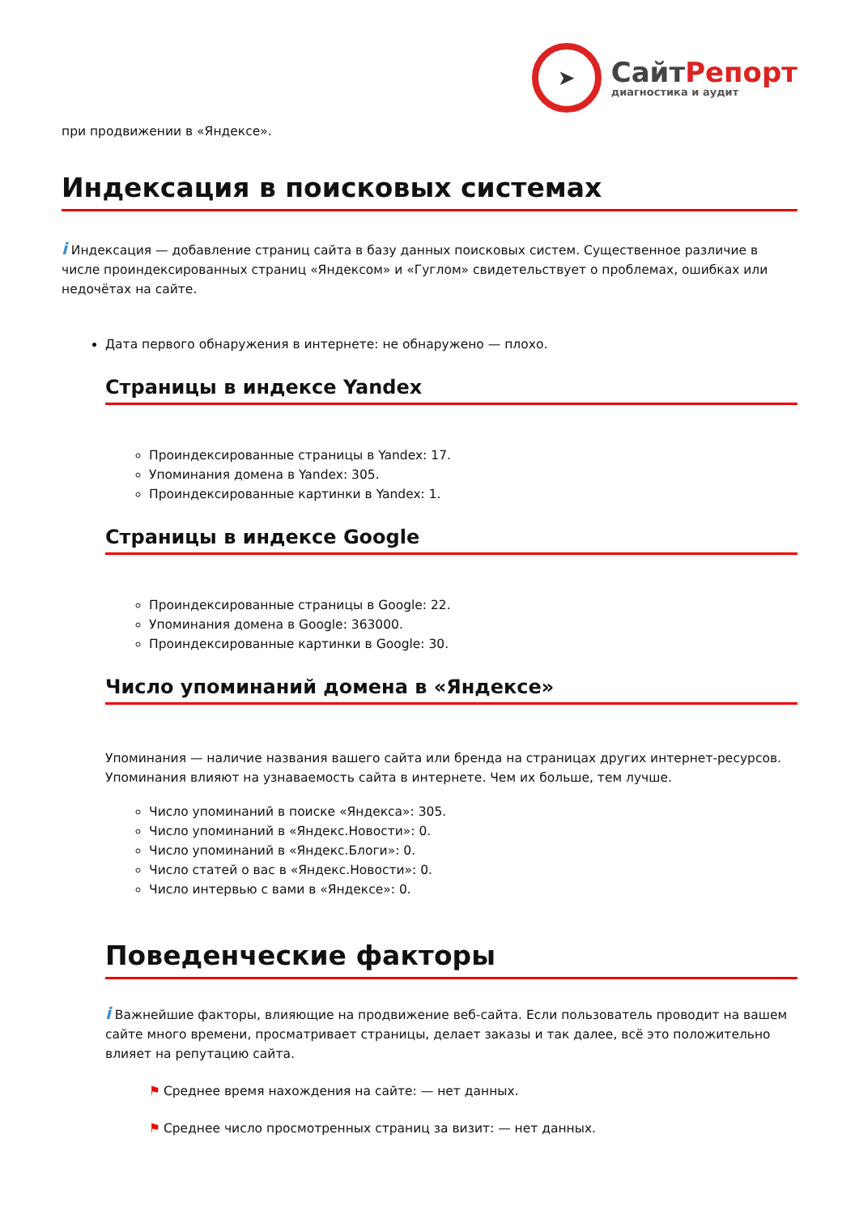➤
СайтРепорт
диагностика и аудит
при продвижении в «Яндексе».
Индексация в поисковых системах
i Индексация — добавление страниц сайта в базу данных поисковых систем. Существенное различие в числе проиндексированных страниц «Яндексом» и «Гуглом» свидетельствует о проблемах, ошибках или недочётах на сайте.
Дата первого обнаружения в интернете: не обнаружено — плохо.
Страницы в индексе Yandex
Проиндексированные страницы в Yandex: 17.
Упоминания домена в Yandex: 305.
Проиндексированные картинки в Yandex: 1.
Страницы в индексе Google
Проиндексированные страницы в Google: 22.
Упоминания домена в Google: 363000.
Проиндексированные картинки в Google: 30.
Число упоминаний домена в «Яндексе»
Упоминания — наличие названия вашего сайта или бренда на страницах других интернет-ресурсов. Упоминания влияют на узнаваемость сайта в интернете. Чем их больше, тем лучше.
Число упоминаний в поиске «Яндекса»: 305.
Число упоминаний в «Яндекс.Новости»: 0.
Число упоминаний в «Яндекс.Блоги»: 0.
Число статей о вас в «Яндекс.Новости»: 0.
Число интервью с вами в «Яндексе»: 0.
Поведенческие факторы
i Важнейшие факторы, влияющие на продвижение веб-сайта. Если пользователь проводит на вашем сайте много времени, просматривает страницы, делает заказы и так далее, всё это положительно влияет на репутацию сайта.
⚑ Среднее время нахождения на сайте: — нет данных.
⚑ Среднее число просмотренных страниц за визит: — нет данных.